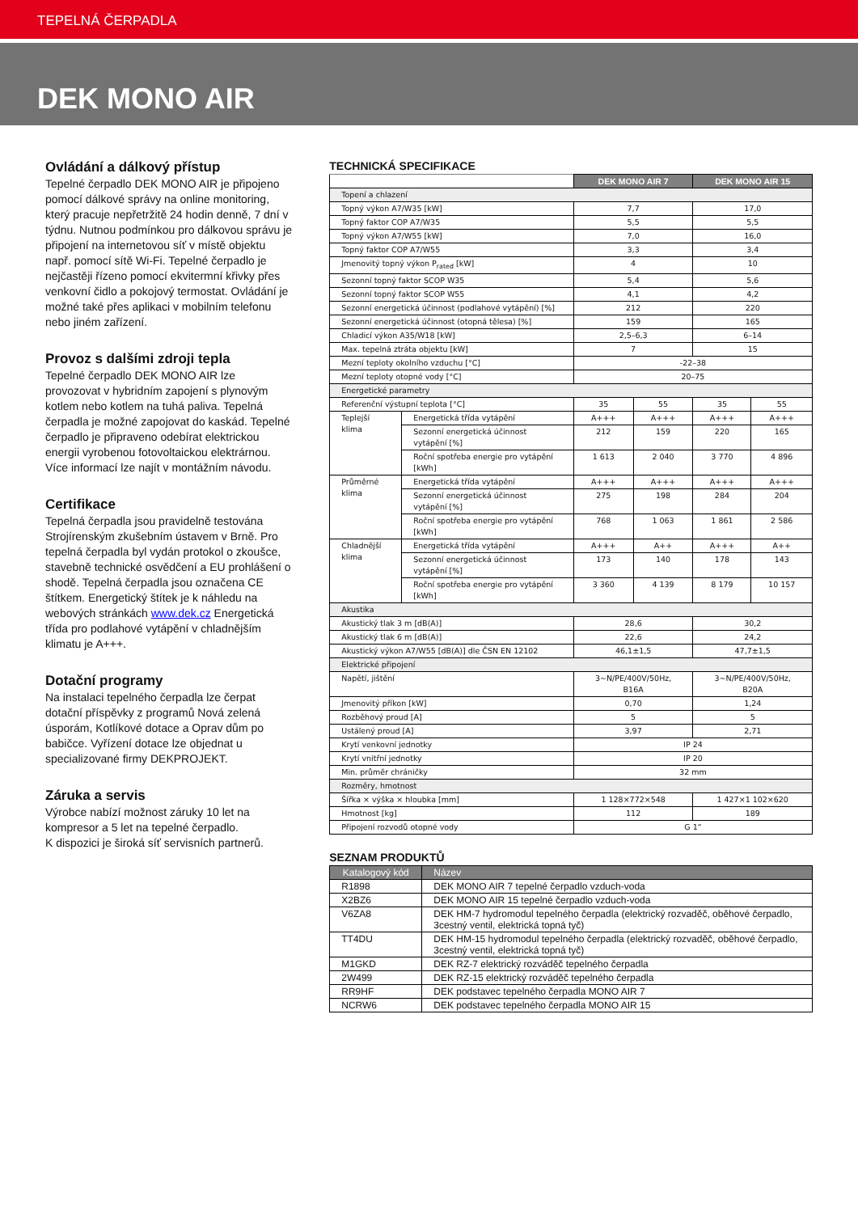TEPELNÁ ČERPADLA
DEK MONO AIR
Ovládání a dálkový přístup
Tepelné čerpadlo DEK MONO AIR je připojeno pomocí dálkové správy na online monitoring, který pracuje nepřetržitě 24 hodin denně, 7 dní v týdnu. Nutnou podmínkou pro dálkovou správu je připojení na internetovou síť v místě objektu např. pomocí sítě Wi-Fi. Tepelné čerpadlo je nejčastěji řízeno pomocí ekvitermní křivky přes venkovní čidlo a pokojový termostat. Ovládání je možné také přes aplikaci v mobilním telefonu nebo jiném zařízení.
Provoz s dalšími zdroji tepla
Tepelné čerpadlo DEK MONO AIR lze provozovat v hybridním zapojení s plynovým kotlem nebo kotlem na tuhá paliva. Tepelná čerpadla je možné zapojovat do kaskád. Tepelné čerpadlo je připraveno odebírat elektrickou energii vyrobenou fotovoltaickou elektrárnou. Více informací lze najít v montážním návodu.
Certifikace
Tepelná čerpadla jsou pravidelně testována Strojírenským zkušebním ústavem v Brně. Pro tepelná čerpadla byl vydán protokol o zkoušce, stavebně technické osvědčení a EU prohlášení o shodě. Tepelná čerpadla jsou označena CE štítkem. Energetický štítek je k náhledu na webových stránkách www.dek.cz Energetická třída pro podlahové vytápění v chladnějším klimatu je A+++.
Dotační programy
Na instalaci tepelného čerpadla lze čerpat dotační příspěvky z programů Nová zelená úsporám, Kotlíkové dotace a Oprav dům po babičce. Vyřízení dotace lze objednat u specializované firmy DEKPROJEKT.
Záruka a servis
Výrobce nabízí možnost záruky 10 let na kompresor a 5 let na tepelné čerpadlo.
K dispozici je široká síť servisních partnerů.
TECHNICKÁ SPECIFIKACE
| | | DEK MONO AIR 7 | | DEK MONO AIR 15 | |
| --- | --- | --- | --- | --- | --- |
| Topení a chlazení | | | | | |
| Topný výkon A7/W35 [kW] | | 7,7 | | 17,0 | |
| Topný faktor COP A7/W35 | | 5,5 | | 5,5 | |
| Topný výkon A7/W55 [kW] | | 7,0 | | 16,0 | |
| Topný faktor COP A7/W55 | | 3,3 | | 3,4 | |
| Jmenovitý topný výkon P<sub>rated</sub> [kW] | | 4 | | 10 | |
| Sezonní topný faktor SCOP W35 | | 5,4 | | 5,6 | |
| Sezonní topný faktor SCOP W55 | | 4,1 | | 4,2 | |
| Sezonní energetická účinnost (podlahové vytápění) [%] | | 212 | | 220 | |
| Sezonní energetická účinnost (otopná tělesa) [%] | | 159 | | 165 | |
| Chladicí výkon A35/W18 [kW] | | 2,5–6,3 | | 6–14 | |
| Max. tepelná ztráta objektu [kW] | | 7 | | 15 | |
| Mezní teploty okolního vzduchu [°C] | | -22–38 | | | |
| Mezní teploty otopné vody [°C] | | 20–75 | | | |
| Energetické parametry | | | | | |
| Referenční výstupní teplota [°C] | | 35 | 55 | 35 | 55 |
| Teplejší klima | Energetická třída vytápění | A+++ | A+++ | A+++ | A+++ |
| | Sezonní energetická účinnost vytápění [%] | 212 | 159 | 220 | 165 |
| | Roční spotřeba energie pro vytápění [kWh] | 1 613 | 2 040 | 3 770 | 4 896 |
| Průměrné klima | Energetická třída vytápění | A+++ | A+++ | A+++ | A+++ |
| | Sezonní energetická účinnost vytápění [%] | 275 | 198 | 284 | 204 |
| | Roční spotřeba energie pro vytápění [kWh] | 768 | 1 063 | 1 861 | 2 586 |
| Chladnější klima | Energetická třída vytápění | A+++ | A++ | A+++ | A++ |
| | Sezonní energetická účinnost vytápění [%] | 173 | 140 | 178 | 143 |
| | Roční spotřeba energie pro vytápění [kWh] | 3 360 | 4 139 | 8 179 | 10 157 |
| Akustika | | | | | |
| Akustický tlak 3 m [dB(A)] | | 28,6 | | 30,2 | |
| Akustický tlak 6 m [dB(A)] | | 22,6 | | 24,2 | |
| Akustický výkon A7/W55 [dB(A)] dle ČSN EN 12102 | | 46,1±1,5 | | 47,7±1,5 | |
| Elektrické připojení | | | | | |
| Napětí, jištění | | 3~N/PE/400V/50Hz, B16A | | 3~N/PE/400V/50Hz, B20A | |
| Jmenovitý příkon [kW] | | 0,70 | | 1,24 | |
| Rozběhový proud [A] | | 5 | | 5 | |
| Ustálený proud [A] | | 3,97 | | 2,71 | |
| Krytí venkovní jednotky | | IP 24 | | | |
| Krytí vnitřní jednotky | | IP 20 | | | |
| Min. průměr chráničky | | 32 mm | | | |
| Rozměry, hmotnost | | | | | |
| Šířka × výška × hloubka [mm] | | 1 128×772×548 | | 1 427×1 102×620 | |
| Hmotnost [kg] | | 112 | | 189 | |
| Připojení rozvodů otopné vody | | G 1“ | | | |
SEZNAM PRODUKTŮ
| Katalogový kód | Název |
| --- | --- |
| R1898 | DEK MONO AIR 7 tepelné čerpadlo vzduch-voda |
| X2BZ6 | DEK MONO AIR 15 tepelné čerpadlo vzduch-voda |
| V6ZA8 | DEK HM-7 hydromodul tepelného čerpadla (elektrický rozvaděč, oběhové čerpadlo, 3cestný ventil, elektrická topná tyč) |
| TT4DU | DEK HM-15 hydromodul tepelného čerpadla (elektrický rozvaděč, oběhové čerpadlo, 3cestný ventil, elektrická topná tyč) |
| M1GKD | DEK RZ-7 elektrický rozváděč tepelného čerpadla |
| 2W499 | DEK RZ-15 elektrický rozváděč tepelného čerpadla |
| RR9HF | DEK podstavec tepelného čerpadla MONO AIR 7 |
| NCRW6 | DEK podstavec tepelného čerpadla MONO AIR 15 |